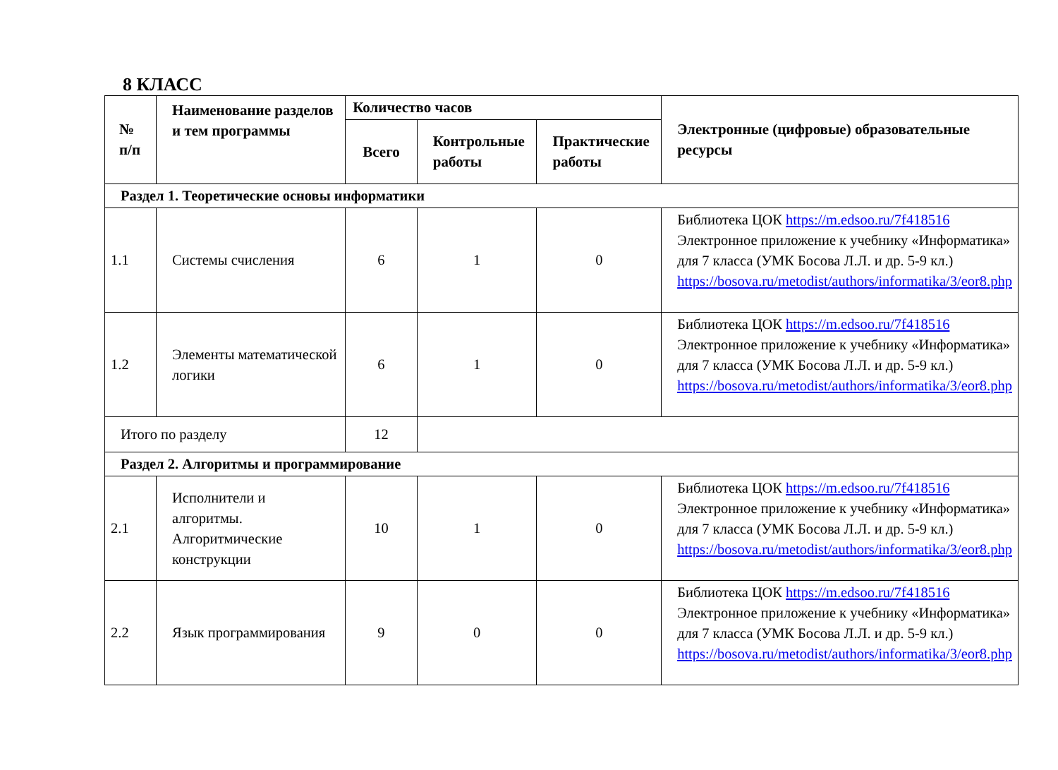8 КЛАСС
| № п/п | Наименование разделов и тем программы | Количество часов | | | Электронные (цифровые) образовательные ресурсы |
| --- | --- | --- | --- | --- | --- |
| | | Всего | Контрольные работы | Практические работы | |
| Раздел 1. Теоретические основы информатики | | | | | |
| 1.1 | Системы счисления | 6 | 1 | 0 | Библиотека ЦОК https://m.edsoo.ru/7f418516 Электронное приложение к учебнику «Информатика» для 7 класса (УМК Босова Л.Л. и др. 5-9 кл.) https://bosova.ru/metodist/authors/informatika/3/eor8.php |
| 1.2 | Элементы математической логики | 6 | 1 | 0 | Библиотека ЦОК https://m.edsoo.ru/7f418516 Электронное приложение к учебнику «Информатика» для 7 класса (УМК Босова Л.Л. и др. 5-9 кл.) https://bosova.ru/metodist/authors/informatika/3/eor8.php |
| Итого по разделу | | 12 | | | |
| Раздел 2. Алгоритмы и программирование | | | | | |
| 2.1 | Исполнители и алгоритмы. Алгоритмические конструкции | 10 | 1 | 0 | Библиотека ЦОК https://m.edsoo.ru/7f418516 Электронное приложение к учебнику «Информатика» для 7 класса (УМК Босова Л.Л. и др. 5-9 кл.) https://bosova.ru/metodist/authors/informatika/3/eor8.php |
| 2.2 | Язык программирования | 9 | 0 | 0 | Библиотека ЦОК https://m.edsoo.ru/7f418516 Электронное приложение к учебнику «Информатика» для 7 класса (УМК Босова Л.Л. и др. 5-9 кл.) https://bosova.ru/metodist/authors/informatika/3/eor8.php |